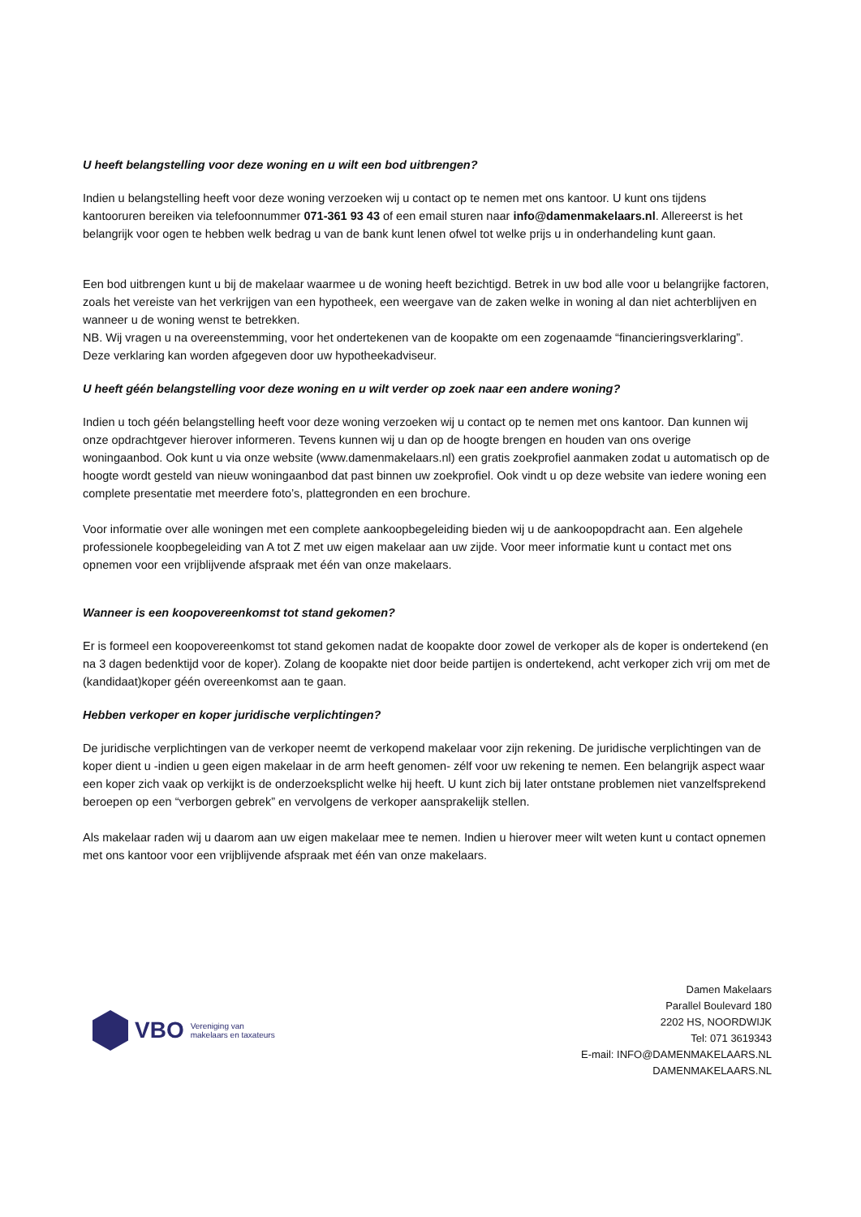U heeft belangstelling voor deze woning en u wilt een bod uitbrengen?
Indien u belangstelling heeft voor deze woning verzoeken wij u contact op te nemen met ons kantoor. U kunt ons tijdens kantooruren bereiken via telefoonnummer 071-361 93 43 of een email sturen naar info@damenmakelaars.nl. Allereerst is het belangrijk voor ogen te hebben welk bedrag u van de bank kunt lenen ofwel tot welke prijs u in onderhandeling kunt gaan.
Een bod uitbrengen kunt u bij de makelaar waarmee u de woning heeft bezichtigd. Betrek in uw bod alle voor u belangrijke factoren, zoals het vereiste van het verkrijgen van een hypotheek, een weergave van de zaken welke in woning al dan niet achterblijven en wanneer u de woning wenst te betrekken.
NB. Wij vragen u na overeenstemming, voor het ondertekenen van de koopakte om een zogenaamde “financieringsverklaring”. Deze verklaring kan worden afgegeven door uw hypotheekadviseur.
U heeft géén belangstelling voor deze woning en u wilt verder op zoek naar een andere woning?
Indien u toch géén belangstelling heeft voor deze woning verzoeken wij u contact op te nemen met ons kantoor. Dan kunnen wij onze opdrachtgever hierover informeren. Tevens kunnen wij u dan op de hoogte brengen en houden van ons overige woningaanbod. Ook kunt u via onze website (www.damenmakelaars.nl) een gratis zoekprofiel aanmaken zodat u automatisch op de hoogte wordt gesteld van nieuw woningaanbod dat past binnen uw zoekprofiel. Ook vindt u op deze website van iedere woning een complete presentatie met meerdere foto’s, plattegronden en een brochure.
Voor informatie over alle woningen met een complete aankoopbegeleiding bieden wij u de aankoopopdracht aan. Een algehele professionele koopbegeleiding van A tot Z met uw eigen makelaar aan uw zijde. Voor meer informatie kunt u contact met ons opnemen voor een vrijblijvende afspraak met één van onze makelaars.
Wanneer is een koopovereenkomst tot stand gekomen?
Er is formeel een koopovereenkomst tot stand gekomen nadat de koopakte door zowel de verkoper als de koper is ondertekend (en na 3 dagen bedenktijd voor de koper). Zolang de koopakte niet door beide partijen is ondertekend, acht verkoper zich vrij om met de (kandidaat)koper géén overeenkomst aan te gaan.
Hebben verkoper en koper juridische verplichtingen?
De juridische verplichtingen van de verkoper neemt de verkopend makelaar voor zijn rekening. De juridische verplichtingen van de koper dient u -indien u geen eigen makelaar in de arm heeft genomen- zélf voor uw rekening te nemen. Een belangrijk aspect waar een koper zich vaak op verkijkt is de onderzoeksplicht welke hij heeft. U kunt zich bij later ontstane problemen niet vanzelfsprekend beroepen op een “verborgen gebrek” en vervolgens de verkoper aansprakelijk stellen.
Als makelaar raden wij u daarom aan uw eigen makelaar mee te nemen. Indien u hierover meer wilt weten kunt u contact opnemen met ons kantoor voor een vrijblijvende afspraak met één van onze makelaars.
VBO Vereniging van
makelaars en taxateurs
Damen Makelaars
Parallel Boulevard 180
2202 HS, NOORDWIJK
Tel: 071 3619343
E-mail: INFO@DAMENMAKELAARS.NL
DAMENMAKELAARS.NL